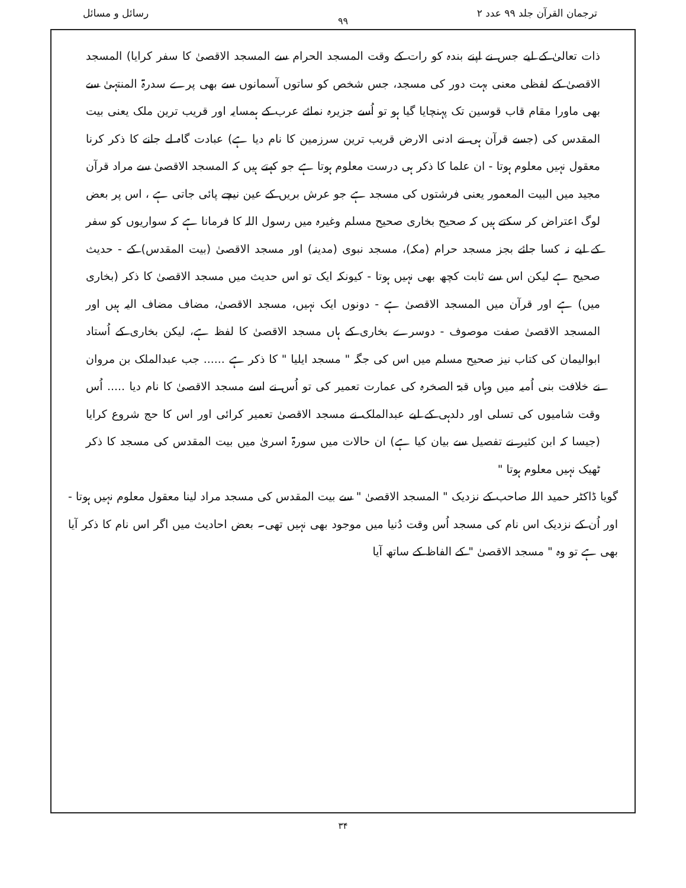ترجمان القرآن جلد ۹۹ عدد ۲ رسائل و مسائل
۹۹
ذات تعالیٰ کے لیے جس نے اپنے بندہ کو رات کے وقت المسجد الحرام سے المسجد الاقصیٰ کا سفر کرایا) المسجد الاقصیٰ کے لفظی معنی بہت دور کی مسجد، جس شخص کو ساتوں آسمانوں سے بھی پرے سدرۃ المنتہیٰ سے بھی ماورا مقام قاب قوسین تک پہنچایا گیا ہو تو اُسے جزیرہ نمائے عرب کے ہمسایہ اور قریب ترین ملک یعنی بیت المقدس کی (جسے قرآن ہی نے ادنی الارض قریب ترین سرزمین کا نام دیا ہے) عبادت گاہ لے جانے کا ذکر کرنا معقول نہیں معلوم ہوتا - ان علما کا ذکر ہی درست معلوم ہوتا ہے جو کہتے ہیں کہ المسجد الاقصیٰ سے مراد قرآن مجید میں البیت المعمور یعنی فرشتوں کی مسجد ہے جو عرش بریں کے عین نیچے پائی جاتی ہے ، اس پر بعض لوگ اعتراض کر سکتے ہیں کہ صحیح بخاری صحیح مسلم وغیرہ میں رسول اللہ کا فرمانا ہے کہ سواریوں کو سفر کے لیے نہ کسا جائے بجز مسجد حرام (مکہ)، مسجد نبوی (مدینہ) اور مسجد الاقصیٰ (بیت المقدس) کے - حدیث صحیح ہے لیکن اس سے ثابت کچھ بھی نہیں ہوتا - کیونکہ ایک تو اس حدیث میں مسجد الاقصیٰ کا ذکر (بخاری میں) ہے اور قرآن میں المسجد الاقصیٰ ہے - دونوں ایک نہیں، مسجد الاقصیٰ، مضاف مضاف الیہ ہیں اور المسجد الاقصیٰ صفت موصوف - دوسرے بخاری کے ہاں مسجد الاقصیٰ کا لفظ ہے، لیکن بخاری کے اُستاد ابوالیمان کی کتاب نیز صحیح مسلم میں اس کی جگہ " مسجد ایلیا " کا ذکر ہے ...... جب عبدالملک بن مروان نے خلافت بنی اُمیہ میں وہاں قبۃ الصخرہ کی عمارت تعمیر کی تو اُس نے اسے مسجد الاقصیٰ کا نام دیا ..... اُس وقت شامیوں کی تسلی اور دلدہی کے لیے عبدالملک نے مسجد الاقصیٰ تعمیر کرائی اور اس کا حج شروع کرایا (جیسا کہ ابن کثیر نے تفصیل سے بیان کیا ہے) ان حالات میں سورۃ اسریٰ میں بیت المقدس کی مسجد کا ذکر ٹھیک نہیں معلوم ہوتا "
گویا ڈاکٹر حمید اللہ صاحب کے نزدیک " المسجد الاقصیٰ " سے بیت المقدس کی مسجد مراد لینا معقول معلوم نہیں ہوتا - اور اُن کے نزدیک اس نام کی مسجد اُس وقت دُنیا میں موجود بھی نہیں تھی۔ بعض احادیث میں اگر اس نام کا ذکر آیا بھی ہے تو وہ " مسجد الاقصیٰ " کے الفاظ کے ساتھ آیا
۳۴